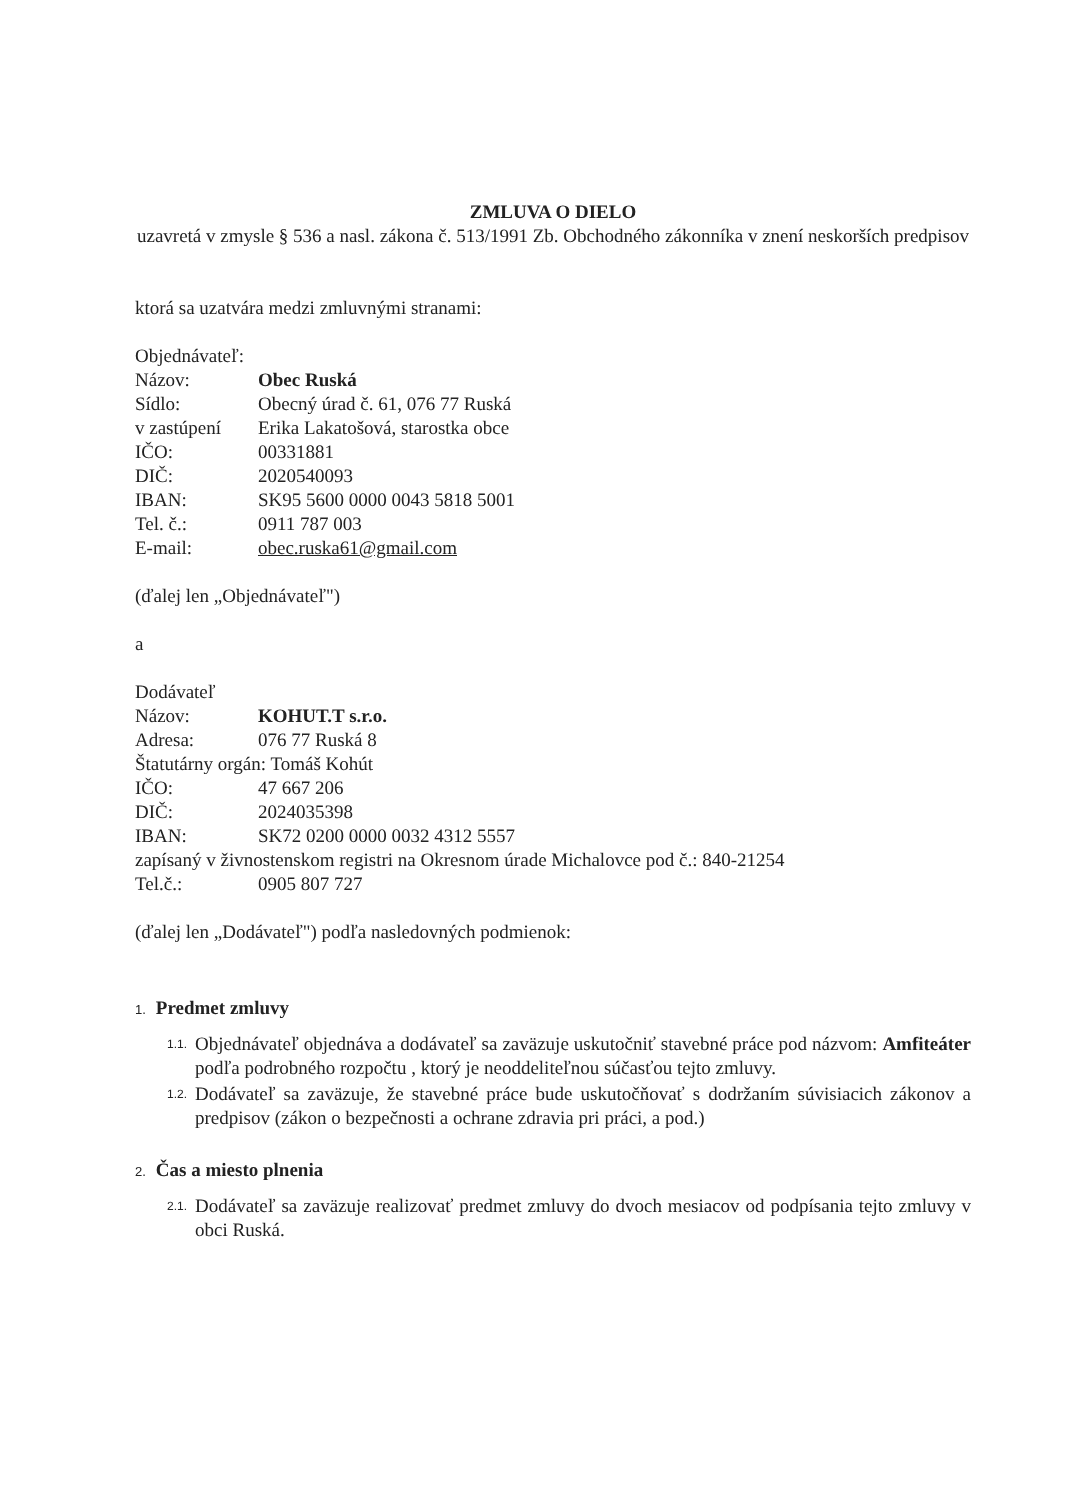ZMLUVA O DIELO
uzavretá v zmysle § 536 a nasl. zákona č. 513/1991 Zb. Obchodného zákonníka v znení neskorších predpisov
ktorá sa uzatvára medzi zmluvnými stranami:
Objednávateľ:
Názov: Obec Ruská
Sídlo: Obecný úrad č. 61, 076 77 Ruská
v zastúpení Erika Lakatošová, starostka obce
IČO: 00331881
DIČ: 2020540093
IBAN: SK95 5600 0000 0043 5818 5001
Tel. č.: 0911 787 003
E-mail: obec.ruska61@gmail.com
(ďalej len „Objednávateľ")
a
Dodávateľ
Názov: KOHUT.T s.r.o.
Adresa: 076 77 Ruská 8
Štatutárny orgán: Tomáš Kohút
IČO: 47 667 206
DIČ: 2024035398
IBAN: SK72 0200 0000 0032 4312 5557
zapísaný v živnostenskom registri na Okresnom úrade Michalovce pod č.: 840-21254
Tel.č.: 0905 807 727
(ďalej len „Dodávateľ") podľa nasledovných podmienok:
1. Predmet zmluvy
1.1. Objednávateľ objednáva a dodávateľ sa zaväzuje uskutočniť stavebné práce pod názvom: Amfiteáter podľa podrobného rozpočtu , ktorý je neoddeliteľnou súčasťou tejto zmluvy.
1.2. Dodávateľ sa zaväzuje, že stavebné práce bude uskutočňovať s dodržaním súvisiacich zákonov a predpisov (zákon o bezpečnosti a ochrane zdravia pri práci, a pod.)
2. Čas a miesto plnenia
2.1. Dodávateľ sa zaväzuje realizovať predmet zmluvy do dvoch mesiacov od podpísania tejto zmluvy v obci Ruská.